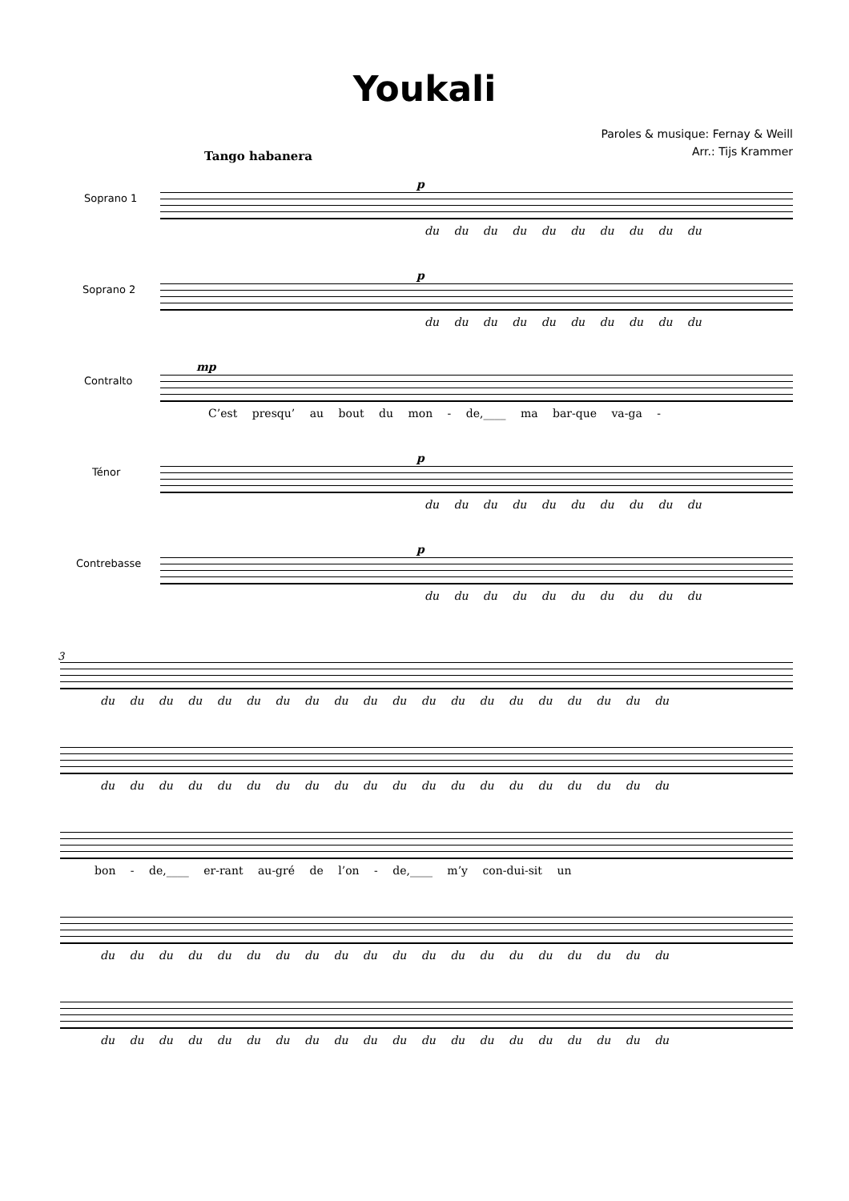Youkali
Paroles & musique: Fernay & Weill
Arr.: Tijs Krammer
Tango habanera
p
Soprano 1
du du du du du du du du du du
p
Soprano 2
du du du du du du du du du du
mp
Contralto
C’est presqu’ au bout du mon - de,____ ma bar-que va-ga -
p
Ténor
du du du du du du du du du du
p
Contrebasse
du du du du du du du du du du
3
du du du du du du du du du du du du du du du du du du du du
du du du du du du du du du du du du du du du du du du du du
bon - de,____ er-rant au-gré de l’on - de,____ m’y con-dui-sit un
du du du du du du du du du du du du du du du du du du du du
du du du du du du du du du du du du du du du du du du du du